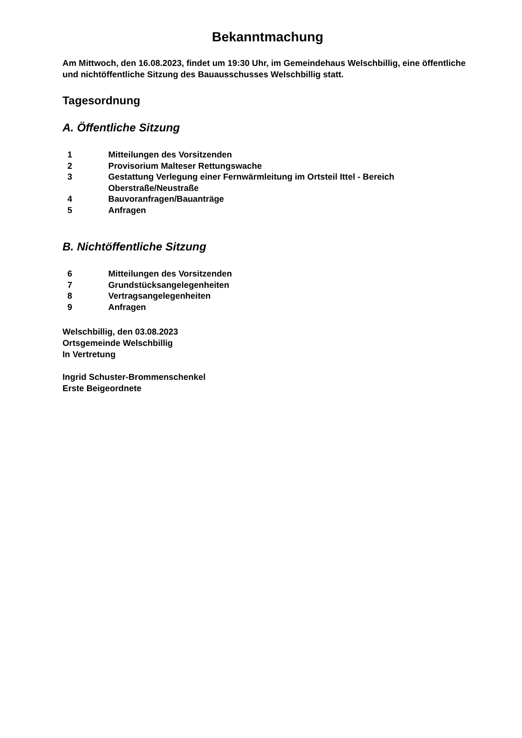Bekanntmachung
Am Mittwoch, den 16.08.2023, findet um 19:30 Uhr, im Gemeindehaus Welschbillig, eine öffentliche und nichtöffentliche Sitzung des Bauausschusses Welschbillig statt.
Tagesordnung
A. Öffentliche Sitzung
| 1 | Mitteilungen des Vorsitzenden |
| 2 | Provisorium Malteser Rettungswache |
| 3 | Gestattung Verlegung einer Fernwärmleitung im Ortsteil Ittel - Bereich Oberstraße/Neustraße |
| 4 | Bauvoranfragen/Bauanträge |
| 5 | Anfragen |
B. Nichtöffentliche Sitzung
| 6 | Mitteilungen des Vorsitzenden |
| 7 | Grundstücksangelegenheiten |
| 8 | Vertragsangelegenheiten |
| 9 | Anfragen |
Welschbillig, den 03.08.2023
Ortsgemeinde Welschbillig
In Vertretung
Ingrid Schuster-Brommenschenkel
Erste Beigeordnete